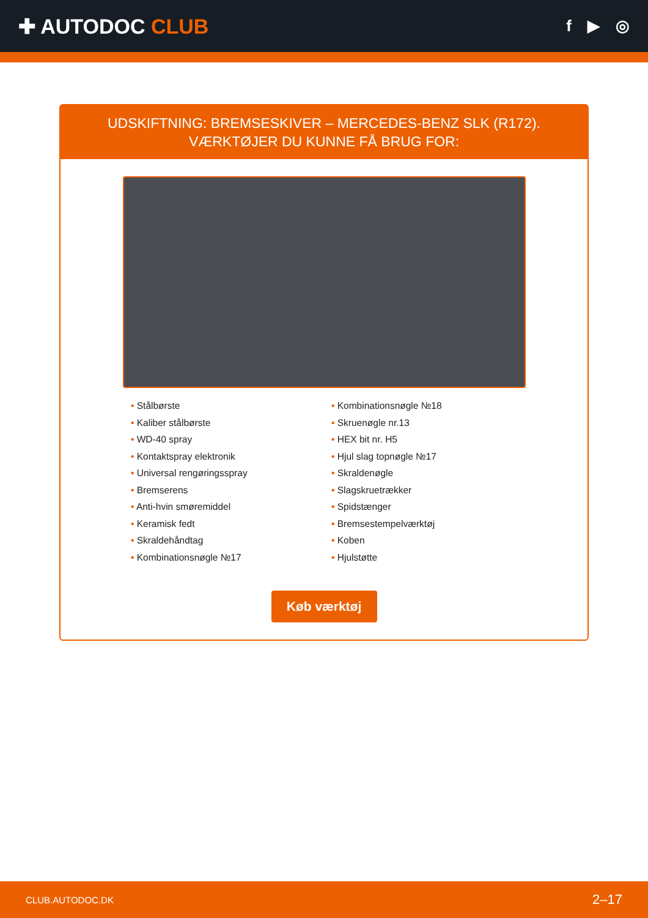✚ AUTODOC CLUB
f ▶ ◎
UDSKIFTNING: BREMSESKIVER – MERCEDES-BENZ SLK (R172). VÆRKTØJER DU KUNNE FÅ BRUG FOR:
• Stålbørste
• Kaliber stålbørste
• WD-40 spray
• Kontaktspray elektronik
• Universal rengøringsspray
• Bremserens
• Anti-hvin smøremiddel
• Keramisk fedt
• Skraldehåndtag
• Kombinationsnøgle №17
• Kombinationsnøgle №18
• Skruenøgle nr.13
• HEX bit nr. H5
• Hjul slag topnøgle №17
• Skraldenøgle
• Slagskruetrækker
• Spidstænger
• Bremsestempelværktøj
• Koben
• Hjulstøtte
Køb værktøj
CLUB.AUTODOC.DK 2–17